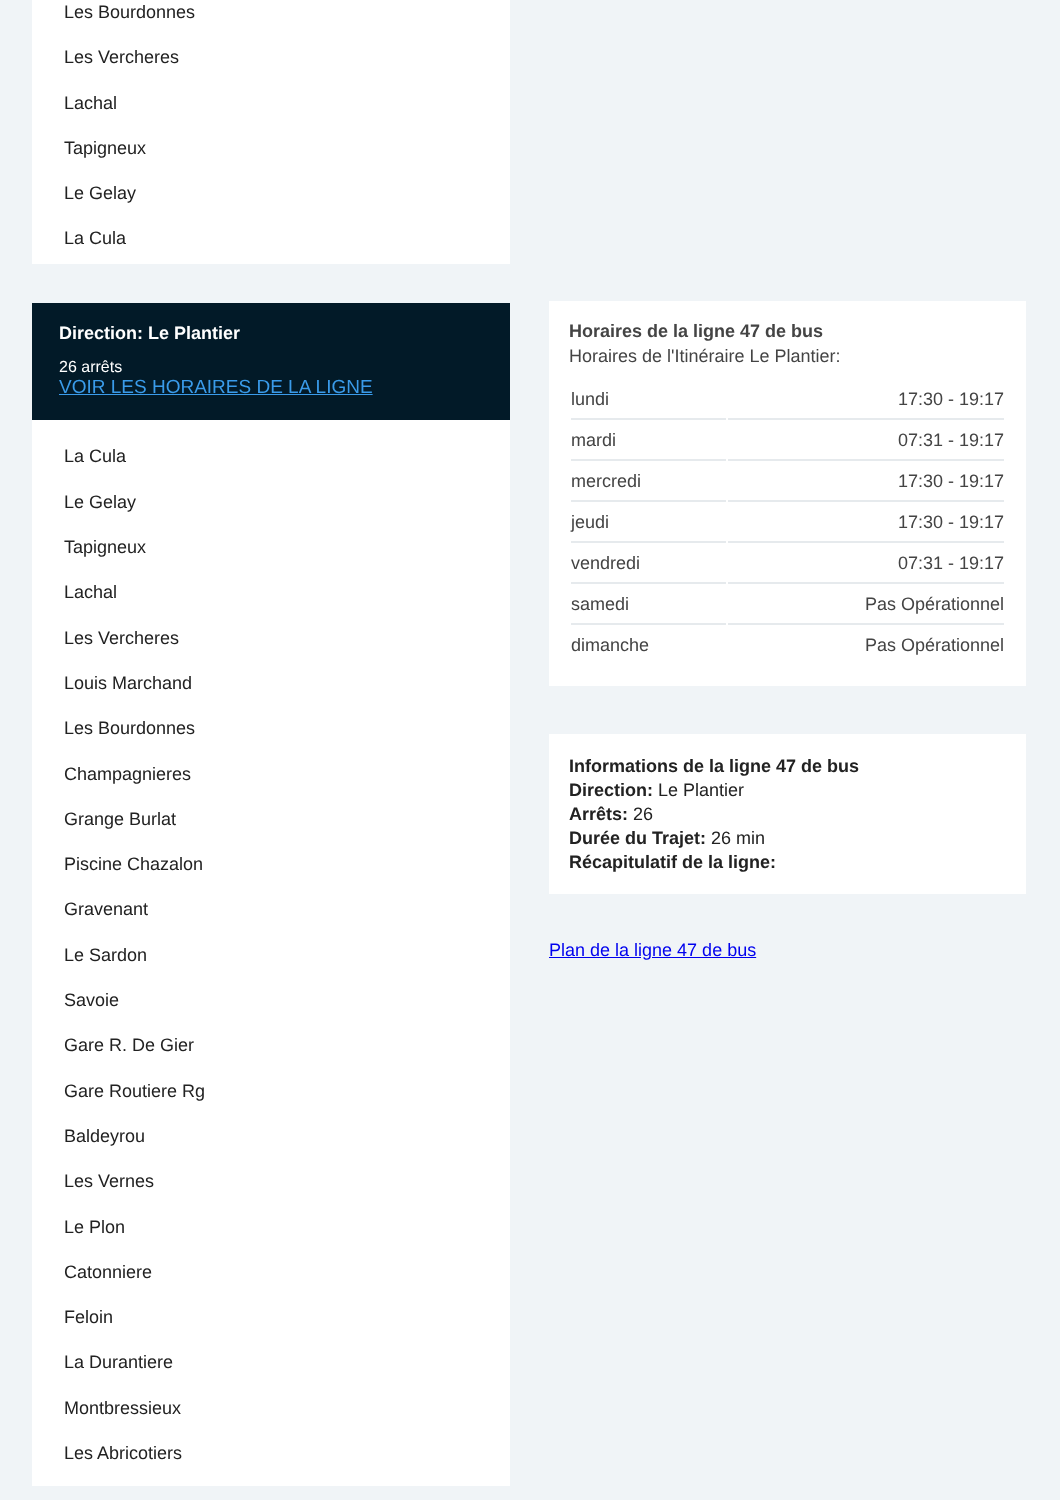Les Bourdonnes
Les Vercheres
Lachal
Tapigneux
Le Gelay
La Cula
Direction: Le Plantier
26 arrêts
VOIR LES HORAIRES DE LA LIGNE
La Cula
Le Gelay
Tapigneux
Lachal
Les Vercheres
Louis Marchand
Les Bourdonnes
Champagnieres
Grange Burlat
Piscine Chazalon
Gravenant
Le Sardon
Savoie
Gare R. De Gier
Gare Routiere Rg
Baldeyrou
Les Vernes
Le Plon
Catonniere
Feloin
La Durantiere
Montbressieux
Les Abricotiers
Horaires de la ligne 47 de bus
Horaires de l'Itinéraire Le Plantier:
| lundi | 17:30 - 19:17 |
| mardi | 07:31 - 19:17 |
| mercredi | 17:30 - 19:17 |
| jeudi | 17:30 - 19:17 |
| vendredi | 07:31 - 19:17 |
| samedi | Pas Opérationnel |
| dimanche | Pas Opérationnel |
Informations de la ligne 47 de bus
Direction: Le Plantier
Arrêts: 26
Durée du Trajet: 26 min
Récapitulatif de la ligne:
Plan de la ligne 47 de bus